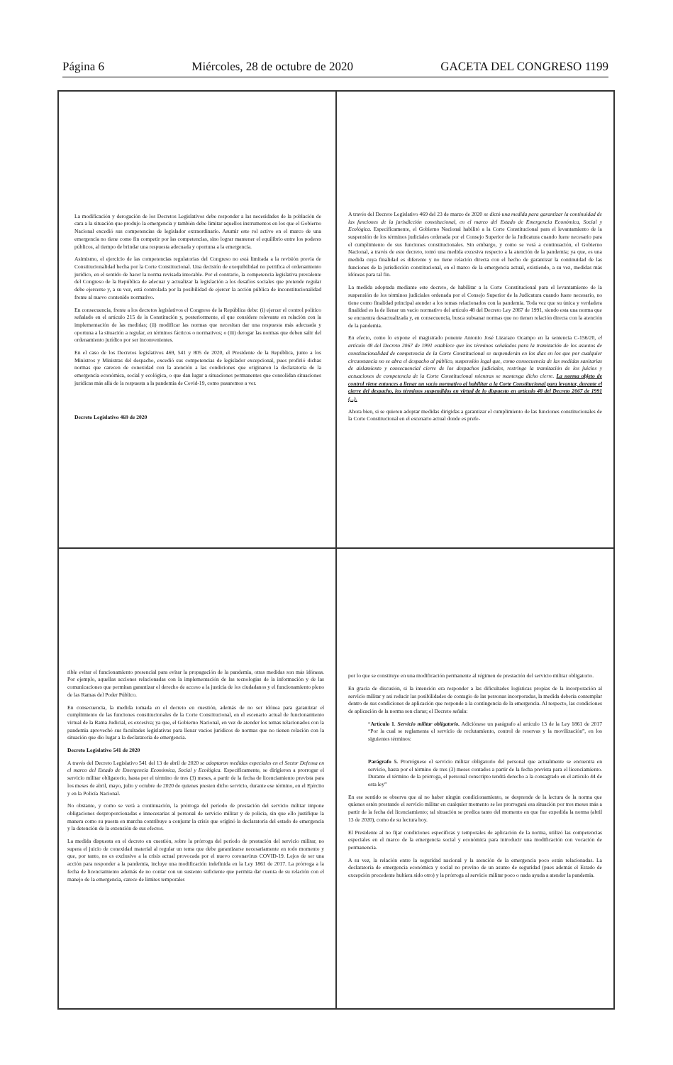Página 6 Miércoles, 28 de octubre de 2020 GACETA DEL CONGRESO 1199
La modificación y derogación de los Decretos Legislativos debe responder a las necesidades de la población de cara a la situación que produjo la emergencia y también debe limitar aquellos instrumentos en los que el Gobierno Nacional excedió sus competencias de legislador extraordinario. Asumir este rol activo en el marco de una emergencia no tiene como fin competir por las competencias, sino lograr mantener el equilibrio entre los poderes públicos, al tiempo de brindar una respuesta adecuada y oportuna a la emergencia.
Asimismo, el ejercicio de las competencias regulatorias del Congreso no está limitada a la revisión previa de Constitucionalidad hecha por la Corte Constitucional. Una decisión de exequibilidad no petrifica el ordenamiento jurídico, en el sentido de hacer la norma revisada intocable. Por el contrario, la competencia legislativa prevalente del Congreso de la República de adecuar y actualizar la legislación a los desafíos sociales que pretende regular debe ejercerse y, a su vez, está controlada por la posibilidad de ejercer la acción pública de inconstitucionalidad frente al nuevo contenido normativo.
En consecuencia, frente a los decretos legislativos el Congreso de la República debe: (i) ejercer el control político señalado en el artículo 215 de la Constitución y, posteriormente, el que considere relevante en relación con la implementación de las medidas; (ii) modificar las normas que necesitan dar una respuesta más adecuada y oportuna a la situación a regular, en términos fácticos o normativos; o (iii) derogar las normas que deben salir del ordenamiento jurídico por ser inconvenientes.
En el caso de los Decretos legislativos 469, 541 y 805 de 2020, el Presidente de la República, junto a los Ministros y Ministras del despacho, excedió sus competencias de legislador excepcional, pues profirió dichas normas que carecen de conexidad con la atención a las condiciones que originaron la declaratoria de la emergencia económica, social y ecológica, o que dan lugar a situaciones permanentes que consolidan situaciones jurídicas más allá de la respuesta a la pandemia de Covid-19, como pasaremos a ver.
Decreto Legislativo 469 de 2020
A través del Decreto Legislativo 469 del 23 de marzo de 2020 se dictó una medida para garantizar la continuidad de las funciones de la jurisdicción constitucional, en el marco del Estado de Emergencia Económica, Social y Ecológica. Específicamente, el Gobierno Nacional habilitó a la Corte Constitucional para el levantamiento de la suspensión de los términos judiciales ordenada por el Consejo Superior de la Judicatura cuando fuere necesario para el cumplimiento de sus funciones constitucionales. Sin embargo, y como se verá a continuación, el Gobierno Nacional, a través de este decreto, tomó una medida excesiva respecto a la atención de la pandemia; ya que, es una medida cuya finalidad es diferente y no tiene relación directa con el hecho de garantizar la continuidad de las funciones de la jurisdicción constitucional, en el marco de la emergencia actual, existiendo, a su vez, medidas más idóneas para tal fin.
La medida adoptada mediante este decreto, de habilitar a la Corte Constitucional para el levantamiento de la suspensión de los términos judiciales ordenada por el Consejo Superior de la Judicatura cuando fuere necesario, no tiene como finalidad principal atender a los temas relacionados con la pandemia. Toda vez que su única y verdadera finalidad es la de llenar un vacío normativo del artículo 48 del Decreto Ley 2067 de 1991, siendo esta una norma que se encuentra desactualizada y, en consecuencia, busca subsanar normas que no tienen relación directa con la atención de la pandemia.
En efecto, como lo expone el magistrado ponente Antonio José Lizarazo Ocampo en la sentencia C-156/20, el artículo 48 del Decreto 2067 de 1991 establece que los términos señalados para la tramitación de los asuntos de constitucionalidad de competencia de la Corte Constitucional se suspenderán en los días en los que por cualquier circunstancia no se abra el despacho al público, suspensión legal que, como consecuencia de las medidas sanitarias de aislamiento y consecuencial cierre de los despachos judiciales, restringe la tramitación de los juicios y actuaciones de competencia de la Corte Constitucional mientras se mantenga dicho cierre. La norma objeto de control viene entonces a llenar un vacío normativo al habilitar a la Corte Constitucional para levantar, durante el cierre del despacho, los términos suspendidos en virtud de lo dispuesto en artículo 48 del Decreto 2067 de 1991 (...).
Ahora bien, si se quieren adoptar medidas dirigidas a garantizar el cumplimiento de las funciones constitucionales de la Corte Constitucional en el escenario actual donde es prefe-
rible evitar el funcionamiento presencial para evitar la propagación de la pandemia, otras medidas son más idóneas. Por ejemplo, aquellas acciones relacionadas con la implementación de las tecnologías de la información y de las comunicaciones que permitan garantizar el derecho de acceso a la justicia de los ciudadanos y el funcionamiento pleno de las Ramas del Poder Público.
En consecuencia, la medida tomada en el decreto en cuestión, además de no ser idónea para garantizar el cumplimiento de las funciones constitucionales de la Corte Constitucional, en el escenario actual de funcionamiento virtual de la Rama Judicial, es excesiva; ya que, el Gobierno Nacional, en vez de atender los temas relacionados con la pandemia aprovechó sus facultades legislativas para llenar vacíos jurídicos de normas que no tienen relación con la situación que dio lugar a la declaratoria de emergencia.
Decreto Legislativo 541 de 2020
A través del Decreto Legislativo 541 del 13 de abril de 2020 se adoptaron medidas especiales en el Sector Defensa en el marco del Estado de Emergencia Económica, Social y Ecológica. Específicamente, se dirigieron a prorrogar el servicio militar obligatorio, hasta por el término de tres (3) meses, a partir de la fecha de licenciamiento prevista para los meses de abril, mayo, julio y octubre de 2020 de quienes presten dicho servicio, durante ese término, en el Ejército y en la Policía Nacional.
No obstante, y como se verá a continuación, la prórroga del período de prestación del servicio militar impone obligaciones desproporcionadas e innecesarias al personal de servicio militar y de policía, sin que ello justifique la manera como su puesta en marcha contribuye a conjurar la crisis que originó la declaratoria del estado de emergencia y la detención de la extensión de sus efectos.
La medida dispuesta en el decreto en cuestión, sobre la prórroga del período de prestación del servicio militar, no supera el juicio de conexidad material al regular un tema que debe garantizarse necesariamente en todo momento y que, por tanto, no es exclusivo a la crisis actual provocada por el nuevo coronavirus COVID-19. Lejos de ser una acción para responder a la pandemia, incluye una modificación indefinida en la Ley 1861 de 2017. La prórroga a la fecha de licenciamiento además de no contar con un sustento suficiente que permita dar cuenta de su relación con el manejo de la emergencia, carece de límites temporales
por lo que se constituye en una modificación permanente al régimen de prestación del servicio militar obligatorio.
En gracia de discusión, si la intención era responder a las dificultades logísticas propias de la incorporación al servicio militar y así reducir las posibilidades de contagio de las personas incorporadas, la medida debería contemplar dentro de sus condiciones de aplicación que responde a la contingencia de la emergencia. Al respecto, las condiciones de aplicación de la norma son claras; el Decreto señala:
“Artículo 1. Servicio militar obligatorio. Adiciónese un parágrafo al artículo 13 de la Ley 1861 de 2017 “Por la cual se reglamenta el servicio de reclutamiento, control de reservas y la movilización”, en los siguientes términos:
Parágrafo 5. Prorróguese el servicio militar obligatorio del personal que actualmente se encuentra en servicio, hasta por el término de tres (3) meses contados a partir de la fecha prevista para el licenciamiento. Durante el término de la prórroga, el personal conscripto tendrá derecho a la consagrado en el artículo 44 de esta ley”
En ese sentido se observa que al no haber ningún condicionamiento, se desprende de la lectura de la norma que quienes estén prestando el servicio militar en cualquier momento se les prorrogará esa situación por tres meses más a partir de la fecha del licenciamiento; tal situación se predica tanto del momento en que fue expedida la norma (abril 13 de 2020), como de su lectura hoy.
El Presidente al no fijar condiciones específicas y temporales de aplicación de la norma, utilizó las competencias especiales en el marco de la emergencia social y económica para introducir una modificación con vocación de permanencia.
A su vez, la relación entre la seguridad nacional y la atención de la emergencia poco están relacionadas. La declaratoria de emergencia económica y social no provino de un asunto de seguridad (pues además el Estado de excepción procedente hubiera sido otro) y la prórroga al servicio militar poco o nada ayuda a atender la pandemia.